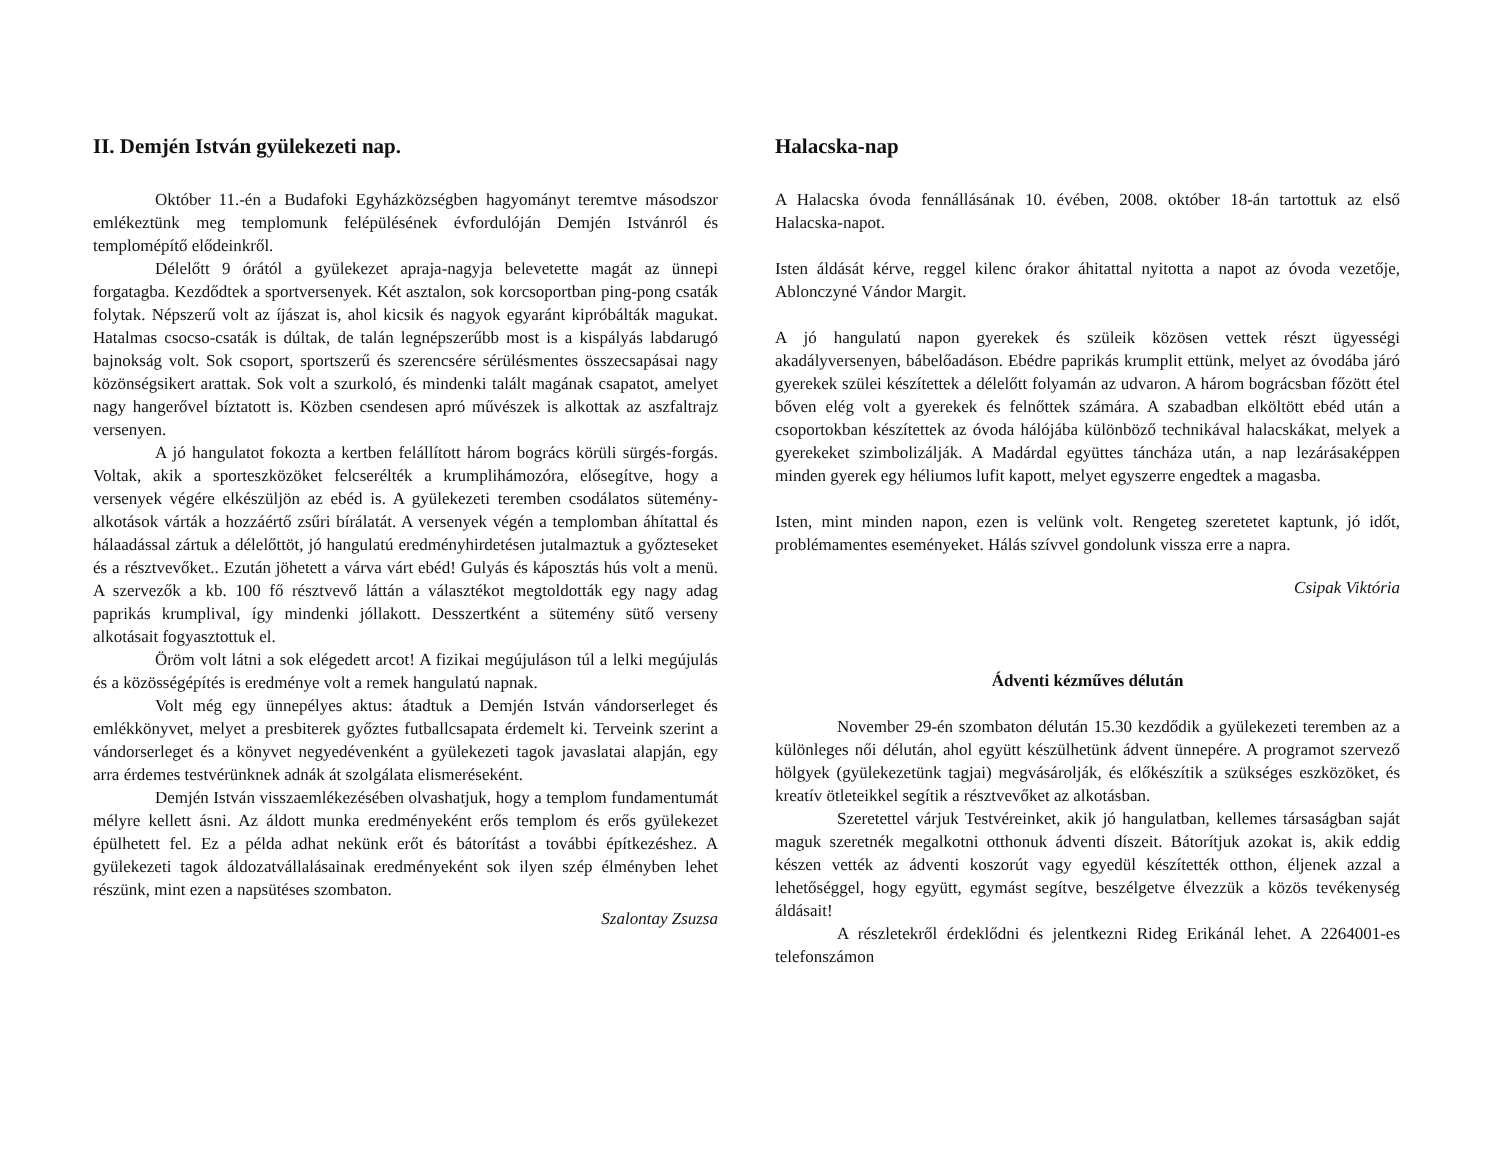II. Demjén István gyülekezeti nap.
Október 11.-én a Budafoki Egyházközségben hagyományt teremtve másodszor emlékeztünk meg templomunk felépülésének évfordulóján Demjén Istvánról és templomépítő elődeinkről.
Délelőtt 9 órától a gyülekezet apraja-nagyja belevetette magát az ünnepi forgatagba. Kezdődtek a sportversenyek. Két asztalon, sok korcsoportban ping-pong csaták folytak. Népszerű volt az íjászat is, ahol kicsik és nagyok egyaránt kipróbálták magukat. Hatalmas csocso-csaták is dúltak, de talán legnépszerűbb most is a kispályás labdarugó bajnokság volt. Sok csoport, sportszerű és szerencsére sérülésmentes összecsapásai nagy közönségsikert arattak. Sok volt a szurkoló, és mindenki talált magának csapatot, amelyet nagy hangerővel bíztatott is. Közben csendesen apró művészek is alkottak az aszfaltrajz versenyen.
A jó hangulatot fokozta a kertben felállított három bogrács körüli sürgés-forgás. Voltak, akik a sporteszközöket felcserélték a krumplihámozóra, elősegítve, hogy a versenyek végére elkészüljön az ebéd is. A gyülekezeti teremben csodálatos sütemény-alkotások várták a hozzáértő zsűri bírálatát. A versenyek végén a templomban áhítattal és hálaadással zártuk a délelőttöt, jó hangulatú eredményhirdetésen jutalmaztuk a győzteseket és a résztvevőket.. Ezután jöhetett a várva várt ebéd! Gulyás és káposztás hús volt a menü. A szervezők a kb. 100 fő résztvevő láttán a választékot megtoldották egy nagy adag paprikás krumplival, így mindenki jóllakott. Desszertként a sütemény sütő verseny alkotásait fogyasztottuk el.
Öröm volt látni a sok elégedett arcot! A fizikai megújuláson túl a lelki megújulás és a közösségépítés is eredménye volt a remek hangulatú napnak.
Volt még egy ünnepélyes aktus: átadtuk a Demjén István vándorserleget és emlékkönyvet, melyet a presbiterek győztes futballcsapata érdemelt ki. Terveink szerint a vándorserleget és a könyvet negyedévenként a gyülekezeti tagok javaslatai alapján, egy arra érdemes testvérünknek adnák át szolgálata elismeréseként.
Demjén István visszaemlékezésében olvashatjuk, hogy a templom fundamentumát mélyre kellett ásni. Az áldott munka eredményeként erős templom és erős gyülekezet épülhetett fel. Ez a példa adhat nekünk erőt és bátorítást a további építkezéshez. A gyülekezeti tagok áldozatvállalásainak eredményeként sok ilyen szép élményben lehet részünk, mint ezen a napsütéses szombaton.
Szalontay Zsuzsa
Halacska-nap
A Halacska óvoda fennállásának 10. évében, 2008. október 18-án tartottuk az első Halacska-napot.
Isten áldását kérve, reggel kilenc órakor áhitattal nyitotta a napot az óvoda vezetője, Ablonczyné Vándor Margit.
A jó hangulatú napon gyerekek és szüleik közösen vettek részt ügyességi akadályversenyen, bábelőadáson. Ebédre paprikás krumplit ettünk, melyet az óvodába járó gyerekek szülei készítettek a délelőtt folyamán az udvaron. A három bográcsban főzött étel bőven elég volt a gyerekek és felnőttek számára. A szabadban elköltött ebéd után a csoportokban készítettek az óvoda hálójába különböző technikával halacskákat, melyek a gyerekeket szimbolizálják. A Madárdal együttes táncháza után, a nap lezárásaképpen minden gyerek egy héliumos lufit kapott, melyet egyszerre engedtek a magasba.
Isten, mint minden napon, ezen is velünk volt. Rengeteg szeretetet kaptunk, jó időt, problémamentes eseményeket. Hálás szívvel gondolunk vissza erre a napra.
Csipak Viktória
Ádventi kézműves délután
November 29-én szombaton délután 15.30 kezdődik a gyülekezeti teremben az a különleges női délután, ahol együtt készülhetünk ádvent ünnepére. A programot szervező hölgyek (gyülekezetünk tagjai) megvásárolják, és előkészítik a szükséges eszközöket, és kreatív ötleteikkel segítik a résztvevőket az alkotásban.
Szeretettel várjuk Testvéreinket, akik jó hangulatban, kellemes társaságban saját maguk szeretnék megalkotni otthonuk ádventi díszeit. Bátorítjuk azokat is, akik eddig készen vették az ádventi koszorút vagy egyedül készítették otthon, éljenek azzal a lehetőséggel, hogy együtt, egymást segítve, beszélgetve élvezzük a közös tevékenység áldásait!
A részletekről érdeklődni és jelentkezni Rideg Erikánál lehet. A 2264001-es telefonszámon